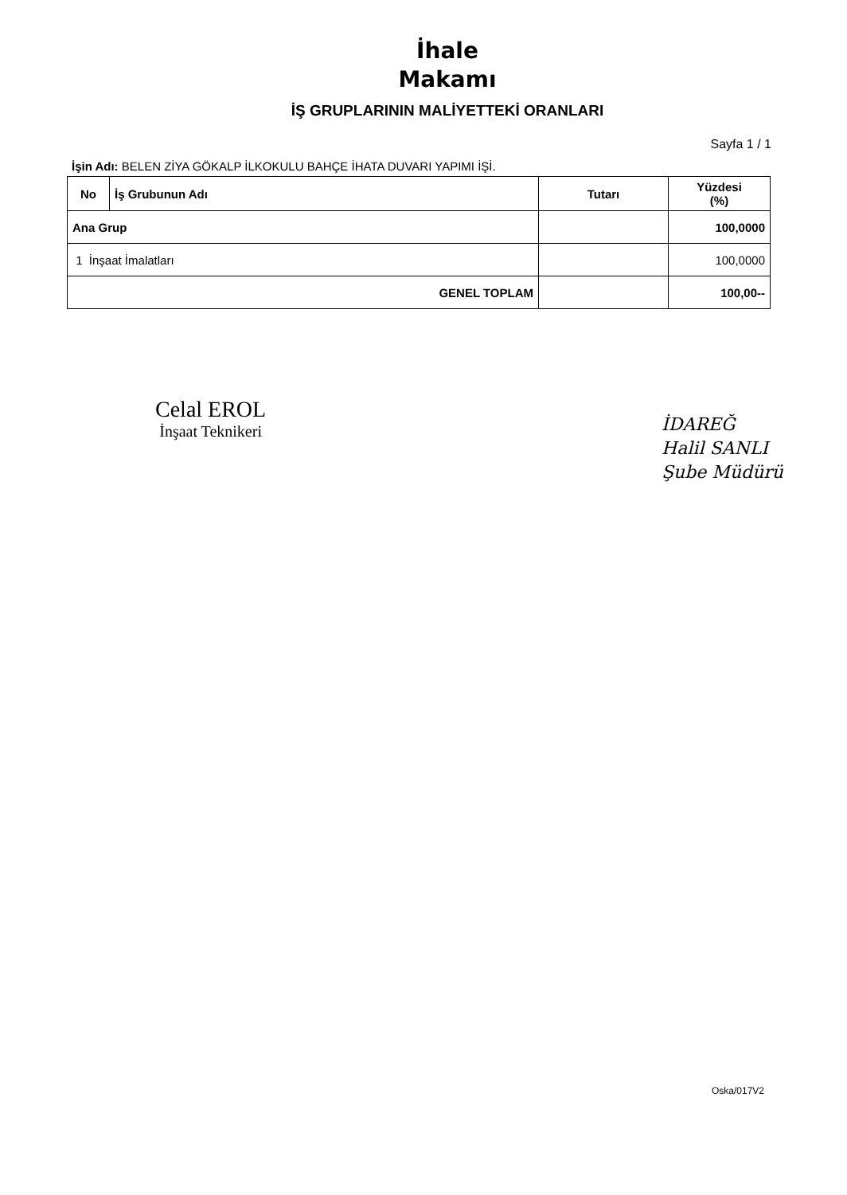İhale
Makamı
İŞ GRUPLARININ MALİYETTEKİ ORANLARI
Sayfa 1 / 1
İşin Adı: BELEN ZİYA GÖKALP İLKOKULU BAHÇE İHATA DUVARI YAPIMI İŞİ.
| No | İş Grubunun Adı | Tutarı | Yüzdesi (%) |
| --- | --- | --- | --- |
| Ana Grup | | | 100,0000 |
| 1 İnşaat İmalatları | | | 100,0000 |
| GENEL TOPLAM | | | 100,00-- |
Celal EROL
İnşaat Teknikeri
İDAREĞ
Halil SANLI
Şube Müdürü
Oska/017V2